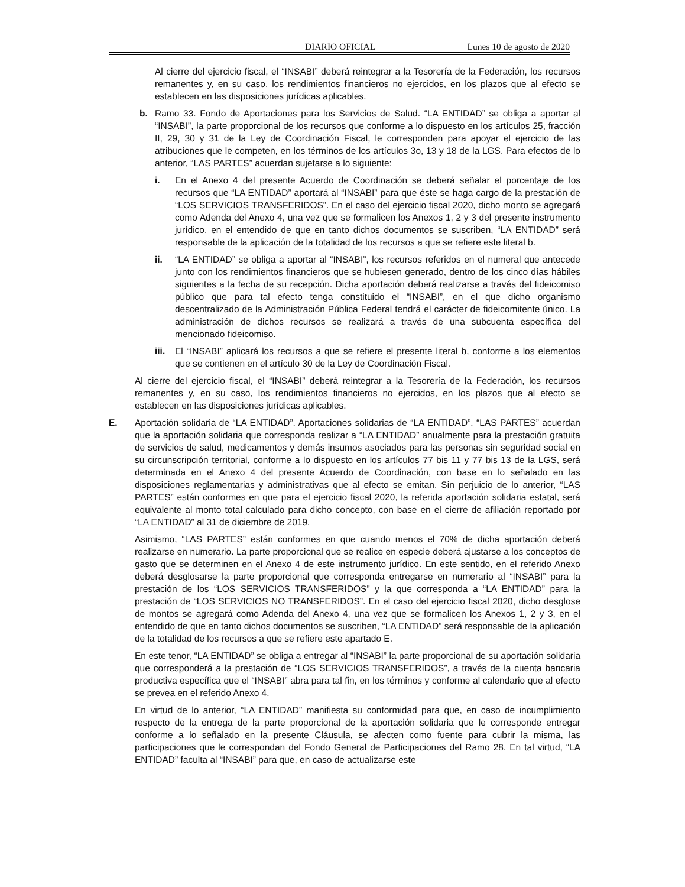DIARIO OFICIAL Lunes 10 de agosto de 2020
Al cierre del ejercicio fiscal, el “INSABI” deberá reintegrar a la Tesorería de la Federación, los recursos remanentes y, en su caso, los rendimientos financieros no ejercidos, en los plazos que al efecto se establecen en las disposiciones jurídicas aplicables.
b. Ramo 33. Fondo de Aportaciones para los Servicios de Salud. “LA ENTIDAD” se obliga a aportar al “INSABI”, la parte proporcional de los recursos que conforme a lo dispuesto en los artículos 25, fracción II, 29, 30 y 31 de la Ley de Coordinación Fiscal, le corresponden para apoyar el ejercicio de las atribuciones que le competen, en los términos de los artículos 3o, 13 y 18 de la LGS. Para efectos de lo anterior, “LAS PARTES” acuerdan sujetarse a lo siguiente:
i. En el Anexo 4 del presente Acuerdo de Coordinación se deberá señalar el porcentaje de los recursos que “LA ENTIDAD” aportará al “INSABI” para que éste se haga cargo de la prestación de “LOS SERVICIOS TRANSFERIDOS”. En el caso del ejercicio fiscal 2020, dicho monto se agregará como Adenda del Anexo 4, una vez que se formalicen los Anexos 1, 2 y 3 del presente instrumento jurídico, en el entendido de que en tanto dichos documentos se suscriben, “LA ENTIDAD” será responsable de la aplicación de la totalidad de los recursos a que se refiere este literal b.
ii. “LA ENTIDAD” se obliga a aportar al “INSABI”, los recursos referidos en el numeral que antecede junto con los rendimientos financieros que se hubiesen generado, dentro de los cinco días hábiles siguientes a la fecha de su recepción. Dicha aportación deberá realizarse a través del fideicomiso público que para tal efecto tenga constituido el “INSABI”, en el que dicho organismo descentralizado de la Administración Pública Federal tendrá el carácter de fideicomitente único. La administración de dichos recursos se realizará a través de una subcuenta específica del mencionado fideicomiso.
iii. El “INSABI” aplicará los recursos a que se refiere el presente literal b, conforme a los elementos que se contienen en el artículo 30 de la Ley de Coordinación Fiscal.
Al cierre del ejercicio fiscal, el “INSABI” deberá reintegrar a la Tesorería de la Federación, los recursos remanentes y, en su caso, los rendimientos financieros no ejercidos, en los plazos que al efecto se establecen en las disposiciones jurídicas aplicables.
E. Aportación solidaria de “LA ENTIDAD”. Aportaciones solidarias de “LA ENTIDAD”. “LAS PARTES” acuerdan que la aportación solidaria que corresponda realizar a “LA ENTIDAD” anualmente para la prestación gratuita de servicios de salud, medicamentos y demás insumos asociados para las personas sin seguridad social en su circunscripción territorial, conforme a lo dispuesto en los artículos 77 bis 11 y 77 bis 13 de la LGS, será determinada en el Anexo 4 del presente Acuerdo de Coordinación, con base en lo señalado en las disposiciones reglamentarias y administrativas que al efecto se emitan. Sin perjuicio de lo anterior, “LAS PARTES” están conformes en que para el ejercicio fiscal 2020, la referida aportación solidaria estatal, será equivalente al monto total calculado para dicho concepto, con base en el cierre de afiliación reportado por “LA ENTIDAD” al 31 de diciembre de 2019.
Asimismo, “LAS PARTES” están conformes en que cuando menos el 70% de dicha aportación deberá realizarse en numerario. La parte proporcional que se realice en especie deberá ajustarse a los conceptos de gasto que se determinen en el Anexo 4 de este instrumento jurídico. En este sentido, en el referido Anexo deberá desglosarse la parte proporcional que corresponda entregarse en numerario al “INSABI” para la prestación de los “LOS SERVICIOS TRANSFERIDOS” y la que corresponda a “LA ENTIDAD” para la prestación de “LOS SERVICIOS NO TRANSFERIDOS”. En el caso del ejercicio fiscal 2020, dicho desglose de montos se agregará como Adenda del Anexo 4, una vez que se formalicen los Anexos 1, 2 y 3, en el entendido de que en tanto dichos documentos se suscriben, “LA ENTIDAD” será responsable de la aplicación de la totalidad de los recursos a que se refiere este apartado E.
En este tenor, “LA ENTIDAD” se obliga a entregar al “INSABI” la parte proporcional de su aportación solidaria que corresponderá a la prestación de “LOS SERVICIOS TRANSFERIDOS”, a través de la cuenta bancaria productiva específica que el “INSABI” abra para tal fin, en los términos y conforme al calendario que al efecto se prevea en el referido Anexo 4.
En virtud de lo anterior, “LA ENTIDAD” manifiesta su conformidad para que, en caso de incumplimiento respecto de la entrega de la parte proporcional de la aportación solidaria que le corresponde entregar conforme a lo señalado en la presente Cláusula, se afecten como fuente para cubrir la misma, las participaciones que le correspondan del Fondo General de Participaciones del Ramo 28. En tal virtud, “LA ENTIDAD” faculta al “INSABI” para que, en caso de actualizarse este